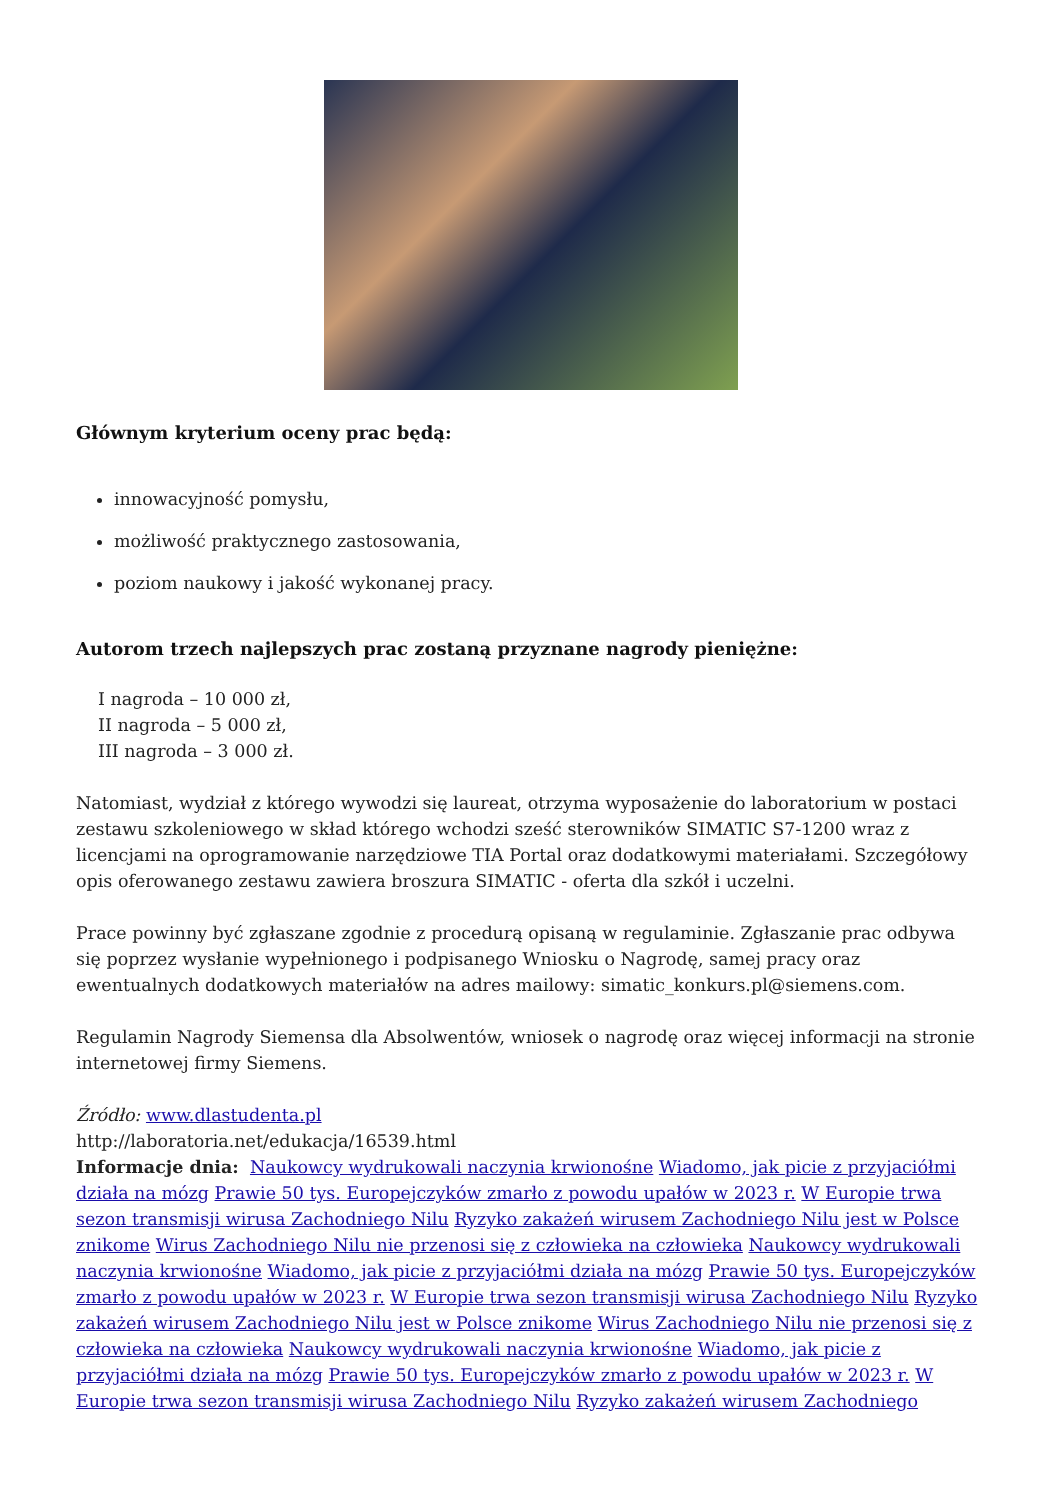Głównym kryterium oceny prac będą:
innowacyjność pomysłu,
możliwość praktycznego zastosowania,
poziom naukowy i jakość wykonanej pracy.
Autorom trzech najlepszych prac zostaną przyznane nagrody pieniężne:
I nagroda – 10 000 zł,
II nagroda – 5 000 zł,
III nagroda – 3 000 zł.
Natomiast, wydział z którego wywodzi się laureat, otrzyma wyposażenie do laboratorium w postaci zestawu szkoleniowego w skład którego wchodzi sześć sterowników SIMATIC S7-1200 wraz z licencjami na oprogramowanie narzędziowe TIA Portal oraz dodatkowymi materiałami. Szczegółowy opis oferowanego zestawu zawiera broszura SIMATIC - oferta dla szkół i uczelni.
Prace powinny być zgłaszane zgodnie z procedurą opisaną w regulaminie. Zgłaszanie prac odbywa się poprzez wysłanie wypełnionego i podpisanego Wniosku o Nagrodę, samej pracy oraz ewentualnych dodatkowych materiałów na adres mailowy: simatic_konkurs.pl@siemens.com.
Regulamin Nagrody Siemensa dla Absolwentów, wniosek o nagrodę oraz więcej informacji na stronie internetowej firmy Siemens.
Źródło: www.dlastudenta.pl
http://laboratoria.net/edukacja/16539.html
Informacje dnia: Naukowcy wydrukowali naczynia krwionośne Wiadomo, jak picie z przyjaciółmi działa na mózg Prawie 50 tys. Europejczyków zmarło z powodu upałów w 2023 r. W Europie trwa sezon transmisji wirusa Zachodniego Nilu Ryzyko zakażeń wirusem Zachodniego Nilu jest w Polsce znikome Wirus Zachodniego Nilu nie przenosi się z człowieka na człowieka Naukowcy wydrukowali naczynia krwionośne Wiadomo, jak picie z przyjaciółmi działa na mózg Prawie 50 tys. Europejczyków zmarło z powodu upałów w 2023 r. W Europie trwa sezon transmisji wirusa Zachodniego Nilu Ryzyko zakażeń wirusem Zachodniego Nilu jest w Polsce znikome Wirus Zachodniego Nilu nie przenosi się z człowieka na człowieka Naukowcy wydrukowali naczynia krwionośne Wiadomo, jak picie z przyjaciółmi działa na mózg Prawie 50 tys. Europejczyków zmarło z powodu upałów w 2023 r. W Europie trwa sezon transmisji wirusa Zachodniego Nilu Ryzyko zakażeń wirusem Zachodniego